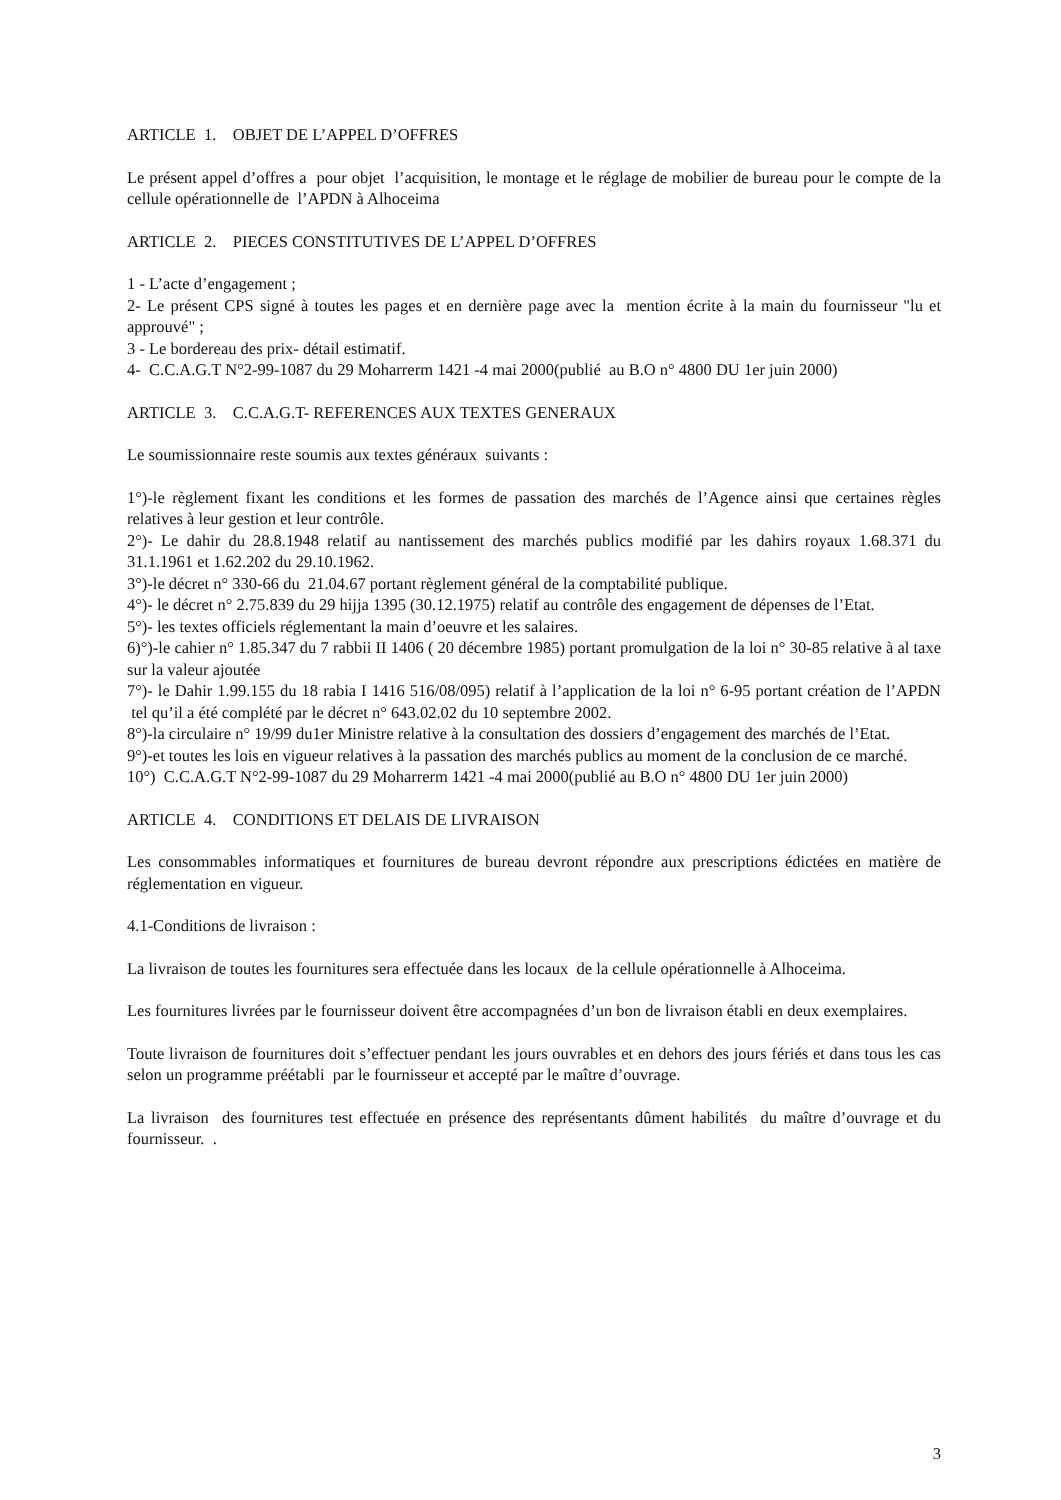ARTICLE 1. OBJET DE L’APPEL D’OFFRES
Le présent appel d’offres a pour objet l’acquisition, le montage et le réglage de mobilier de bureau pour le compte de la cellule opérationnelle de l’APDN à Alhoceima
ARTICLE 2. PIECES CONSTITUTIVES DE L’APPEL D’OFFRES
1 - L’acte d’engagement ;
2- Le présent CPS signé à toutes les pages et en dernière page avec la mention écrite à la main du fournisseur "lu et approuvé" ;
3 - Le bordereau des prix- détail estimatif.
4- C.C.A.G.T N°2-99-1087 du 29 Moharrerm 1421 -4 mai 2000(publié au B.O n° 4800 DU 1er juin 2000)
ARTICLE 3. C.C.A.G.T- REFERENCES AUX TEXTES GENERAUX
Le soumissionnaire reste soumis aux textes généraux suivants :
1°)-le règlement fixant les conditions et les formes de passation des marchés de l’Agence ainsi que certaines règles relatives à leur gestion et leur contrôle.
2°)- Le dahir du 28.8.1948 relatif au nantissement des marchés publics modifié par les dahirs royaux 1.68.371 du 31.1.1961 et 1.62.202 du 29.10.1962.
3°)-le décret n° 330-66 du 21.04.67 portant règlement général de la comptabilité publique.
4°)- le décret n° 2.75.839 du 29 hijja 1395 (30.12.1975) relatif au contrôle des engagement de dépenses de l’Etat.
5°)- les textes officiels réglementant la main d’oeuvre et les salaires.
6)°)-le cahier n° 1.85.347 du 7 rabbii II 1406 ( 20 décembre 1985) portant promulgation de la loi n° 30-85 relative à al taxe sur la valeur ajoutée
7°)- le Dahir 1.99.155 du 18 rabia I 1416 516/08/095) relatif à l’application de la loi n° 6-95 portant création de l’APDN tel qu’il a été complété par le décret n° 643.02.02 du 10 septembre 2002.
8°)-la circulaire n° 19/99 du1er Ministre relative à la consultation des dossiers d’engagement des marchés de l’Etat.
9°)-et toutes les lois en vigueur relatives à la passation des marchés publics au moment de la conclusion de ce marché.
10°) C.C.A.G.T N°2-99-1087 du 29 Moharrerm 1421 -4 mai 2000(publié au B.O n° 4800 DU 1er juin 2000)
ARTICLE 4. CONDITIONS ET DELAIS DE LIVRAISON
Les consommables informatiques et fournitures de bureau devront répondre aux prescriptions édictées en matière de réglementation en vigueur.
4.1-Conditions de livraison :
La livraison de toutes les fournitures sera effectuée dans les locaux de la cellule opérationnelle à Alhoceima.
Les fournitures livrées par le fournisseur doivent être accompagnées d’un bon de livraison établi en deux exemplaires.
Toute livraison de fournitures doit s’effectuer pendant les jours ouvrables et en dehors des jours fériés et dans tous les cas selon un programme préétabli par le fournisseur et accepté par le maître d’ouvrage.
La livraison des fournitures test effectuée en présence des représentants dûment habilités du maître d’ouvrage et du fournisseur. .
3